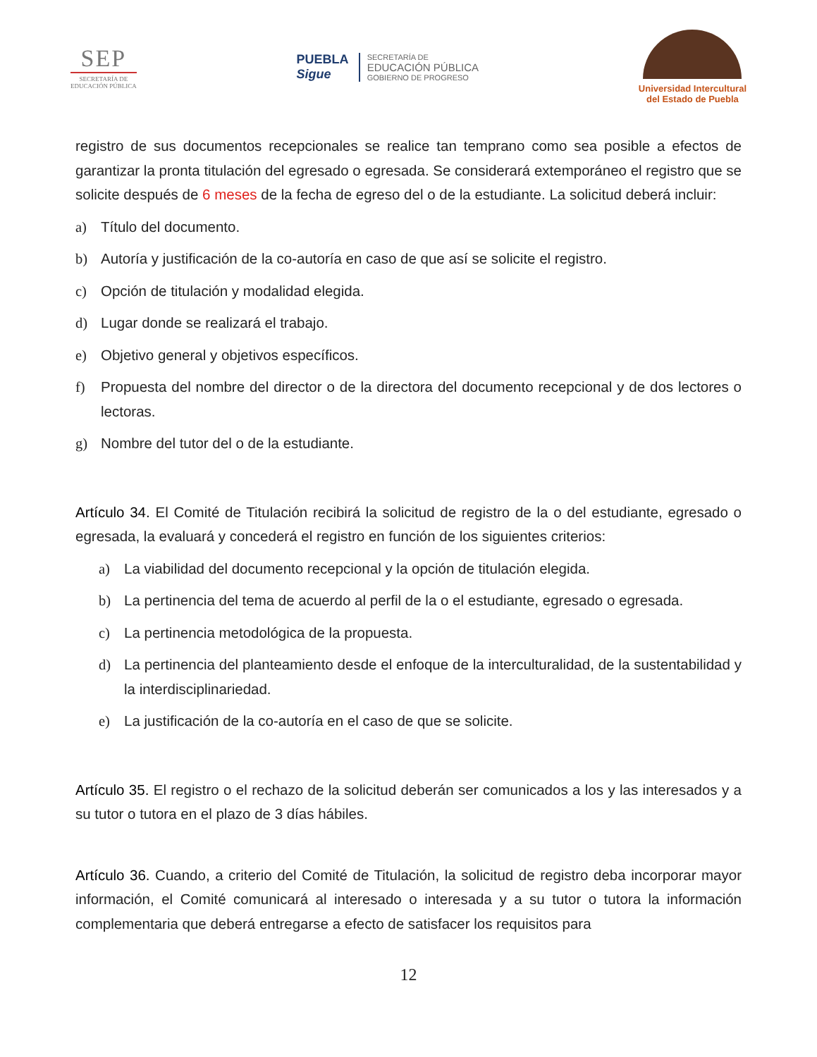SEP
SECRETARÍA DE
EDUCACIÓN PÚBLICA
PUEBLA
Sigue
SECRETARÍA DE
EDUCACIÓN PÚBLICA
GOBIERNO DE PROGRESO
Universidad Intercultural
del Estado de Puebla
registro de sus documentos recepcionales se realice tan temprano como sea posible a efectos de garantizar la pronta titulación del egresado o egresada. Se considerará extemporáneo el registro que se solicite después de 6 meses de la fecha de egreso del o de la estudiante. La solicitud deberá incluir:
a) Título del documento.
b) Autoría y justificación de la co-autoría en caso de que así se solicite el registro.
c) Opción de titulación y modalidad elegida.
d) Lugar donde se realizará el trabajo.
e) Objetivo general y objetivos específicos.
f) Propuesta del nombre del director o de la directora del documento recepcional y de dos lectores o lectoras.
g) Nombre del tutor del o de la estudiante.
Artículo 34. El Comité de Titulación recibirá la solicitud de registro de la o del estudiante, egresado o egresada, la evaluará y concederá el registro en función de los siguientes criterios:
a) La viabilidad del documento recepcional y la opción de titulación elegida.
b) La pertinencia del tema de acuerdo al perfil de la o el estudiante, egresado o egresada.
c) La pertinencia metodológica de la propuesta.
d) La pertinencia del planteamiento desde el enfoque de la interculturalidad, de la sustentabilidad y la interdisciplinariedad.
e) La justificación de la co-autoría en el caso de que se solicite.
Artículo 35. El registro o el rechazo de la solicitud deberán ser comunicados a los y las interesados y a su tutor o tutora en el plazo de 3 días hábiles.
Artículo 36. Cuando, a criterio del Comité de Titulación, la solicitud de registro deba incorporar mayor información, el Comité comunicará al interesado o interesada y a su tutor o tutora la información complementaria que deberá entregarse a efecto de satisfacer los requisitos para
12